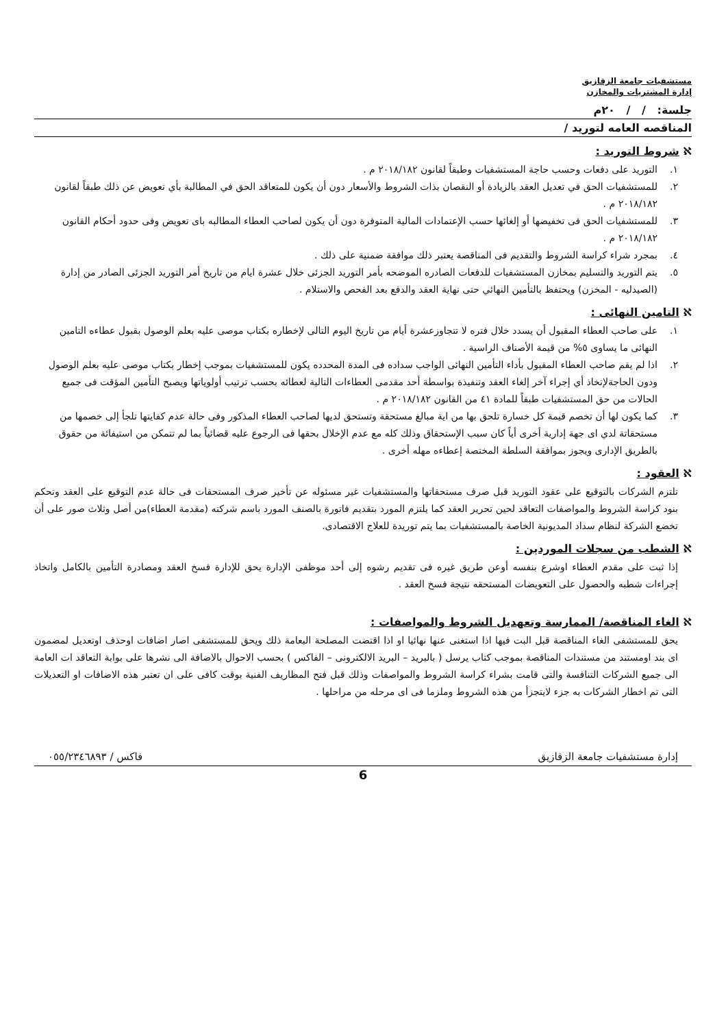مستشفيات جامعة الزقازيق
إدارة المشتريات والمخازن
جلسة: / / ٢٠م
المناقصه العامه لتوريد /
ℵ شروط التوريد :
١. التوريد على دفعات وحسب حاجة المستشفيات وطبقاً لقانون ٢٠١٨/١٨٢ م .
٢. للمستشفيات الحق في تعديل العقد بالزيادة أو النقصان بذات الشروط والأسعار دون أن يكون للمتعاقد الحق في المطالبة بأي تعويض عن ذلك طبقاً لقانون ٢٠١٨/١٨٢ م .
٣. للمستشفيات الحق فى تخفيضها أو إلغائها حسب الإعتمادات المالية المتوفرة دون أن يكون لصاحب العطاء المطالبه باى تعويض وفى حدود أحكام القانون ٢٠١٨/١٨٢ م .
٤. بمجرد شراء كراسة الشروط والتقديم فى المناقصة يعتبر ذلك موافقة ضمنية على ذلك .
٥. يتم التوريد والتسليم بمخازن المستشفيات للدفعات الصادره الموضحه بأمر التوريد الجزئى خلال عشرة ايام من تاريخ أمر التوريد الجزئى الصادر من إدارة (الصيدليه - المخزن) ويحتفظ بالتأمين النهائي حتى نهاية العقد والدفع بعد الفحص والاستلام .
ℵ التامين النهائى :
١. على صاحب العطاء المقبول أن يسدد خلال فتره لا تتجاوزعشرة أيام من تاريخ اليوم التالى لإخطاره بكتاب موصى عليه بعلم الوصول بقبول عطاءه التامين النهائى ما يساوى ٥% من قيمة الأصناف الراسية .
٢. اذا لم يقم صاحب العطاء المقبول بأداء التأمين النهائى الواجب سداده فى المدة المحدده يكون للمستشفيات بموجب إخطار بكتاب موصى عليه بعلم الوصول ودون الحاجةلإتخاذ أي إجراء آخر إلغاء العقد وتنفيذة بواسطة أحد مقدمى العطاءات التالية لعطائه بحسب ترتيب أولوياتها ويصبح التأمين المؤقت فى جميع الحالات من حق المستشفيات طبقاً للمادة ٤١ من القانون ٢٠١٨/١٨٢ م .
٣. كما يكون لها أن تخصم قيمة كل خسارة تلحق بها من اية مبالغ مستحقة وتستحق لديها لصاحب العطاء المذكور وفى حالة عدم كفايتها تلجأ إلى خصمها من مستحقاتة لدي اى جهة إدارية أخرى أياً كان سبب الإستحقاق وذلك كله مع عدم الإخلال بحقها فى الرجوع عليه قضائياً بما لم تتمكن من استيفائة من حقوق بالطريق الإدارى ويجوز بموافقة السلطة المختصة إعطاءه مهله أخرى .
ℵ العقود :
تلتزم الشركات بالتوقيع على عقود التوريد قبل صرف مستحقاتها والمستشفيات غير مسئوله عن تأخير صرف المستحقات فى حالة عدم التوقيع على العقد وتحكم بنود كراسة الشروط والمواصفات التعاقد لحين تحرير العقد كما يلتزم المورد بتقديم فاتورة بالصنف المورد باسم شركته (مقدمة العطاء)من أصل وثلاث صور على أن تخضع الشركة لنظام سداد المديونية الخاصة بالمستشفيات بما يتم توريدة للعلاج الاقتصادى.
ℵ الشطب من سجلات الموردين :
إذا ثبت على مقدم العطاء اوشرع بنفسه أوعن طريق غيره فى تقديم رشوه إلى أحد موظفى الإدارة يحق للإدارة فسخ العقد ومصادرة التأمين بالكامل واتخاذ إجراءات شطبه والحصول على التعويضات المستحقه نتيجة فسخ العقد .
ℵ الغاء المناقصة/ الممارسة وتعهديل الشروط والمواصفات :
يحق للمستشفى الغاء المناقصة قبل البت فيها اذا استغنى عنها نهائيا او اذا اقتضت المصلحة البعامة ذلك ويحق للمستشفى اصار اضافات اوحذف اوتعديل لمضمون اى بند اومستند من مستندات المناقصة بموجب كتاب يرسل ( بالبريد – البريد الالكترونى – الفاكس ) بحسب الاحوال بالاضافة الى نشرها على بوابة التعاقد ات العامة الى جميع الشركات التنافسة والتى قامت بشراء كراسة الشروط والمواصفات وذلك قبل فتح المظاريف الفنية بوقت كافى على ان تعتبر هذه الاضافات او التعديلات التى تم اخطار الشركات به جزء لايتجزأ من هذه الشروط وملزما فى اى مرحله من مراحلها .
إدارة مستشفيات جامعة الزقازيق فاكس / ٠٥٥/٢٣٤٦٨٩٣
6